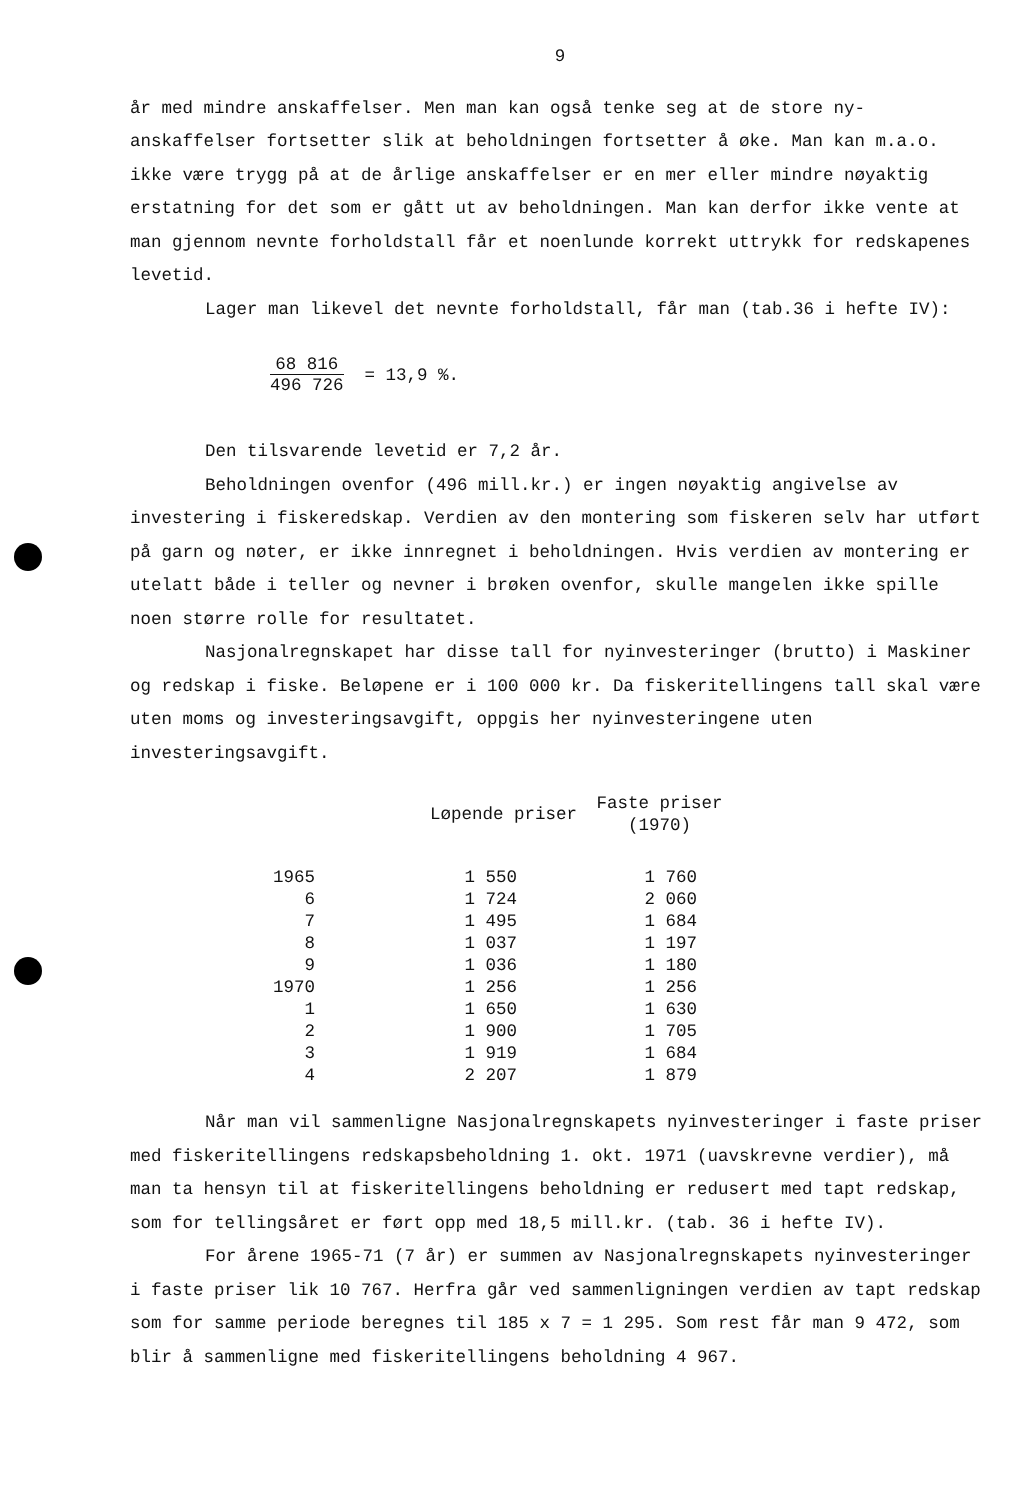9
år med mindre anskaffelser. Men man kan også tenke seg at de store ny-anskaffelser fortsetter slik at beholdningen fortsetter å øke. Man kan m.a.o. ikke være trygg på at de årlige anskaffelser er en mer eller mindre nøyaktig erstatning for det som er gått ut av beholdningen. Man kan derfor ikke vente at man gjennom nevnte forholdstall får et noenlunde korrekt uttrykk for redskapenes levetid.
Lager man likevel det nevnte forholdstall, får man (tab.36 i hefte IV):
68 816 496 726 = 13,9 %.
Den tilsvarende levetid er 7,2 år.
Beholdningen ovenfor (496 mill.kr.) er ingen nøyaktig angivelse av investering i fiskeredskap. Verdien av den montering som fiskeren selv har utført på garn og nøter, er ikke innregnet i beholdningen. Hvis verdien av montering er utelatt både i teller og nevner i brøken ovenfor, skulle mangelen ikke spille noen større rolle for resultatet.
Nasjonalregnskapet har disse tall for nyinvesteringer (brutto) i Maskiner og redskap i fiske. Beløpene er i 100 000 kr. Da fiskeritellingens tall skal være uten moms og investeringsavgift, oppgis her nyinvesteringene uten investeringsavgift.
| | Løpende priser | Faste priser (1970) |
| --- | --- | --- |
| 1965 | 1 550 | 1 760 |
| 6 | 1 724 | 2 060 |
| 7 | 1 495 | 1 684 |
| 8 | 1 037 | 1 197 |
| 9 | 1 036 | 1 180 |
| 1970 | 1 256 | 1 256 |
| 1 | 1 650 | 1 630 |
| 2 | 1 900 | 1 705 |
| 3 | 1 919 | 1 684 |
| 4 | 2 207 | 1 879 |
Når man vil sammenligne Nasjonalregnskapets nyinvesteringer i faste priser med fiskeritellingens redskapsbeholdning 1. okt. 1971 (uavskrevne verdier), må man ta hensyn til at fiskeritellingens beholdning er redusert med tapt redskap, som for tellingsåret er ført opp med 18,5 mill.kr. (tab. 36 i hefte IV).
For årene 1965-71 (7 år) er summen av Nasjonalregnskapets nyinvesteringer i faste priser lik 10 767. Herfra går ved sammenligningen verdien av tapt redskap som for samme periode beregnes til 185 x 7 = 1 295. Som rest får man 9 472, som blir å sammenligne med fiskeritellingens beholdning 4 967.